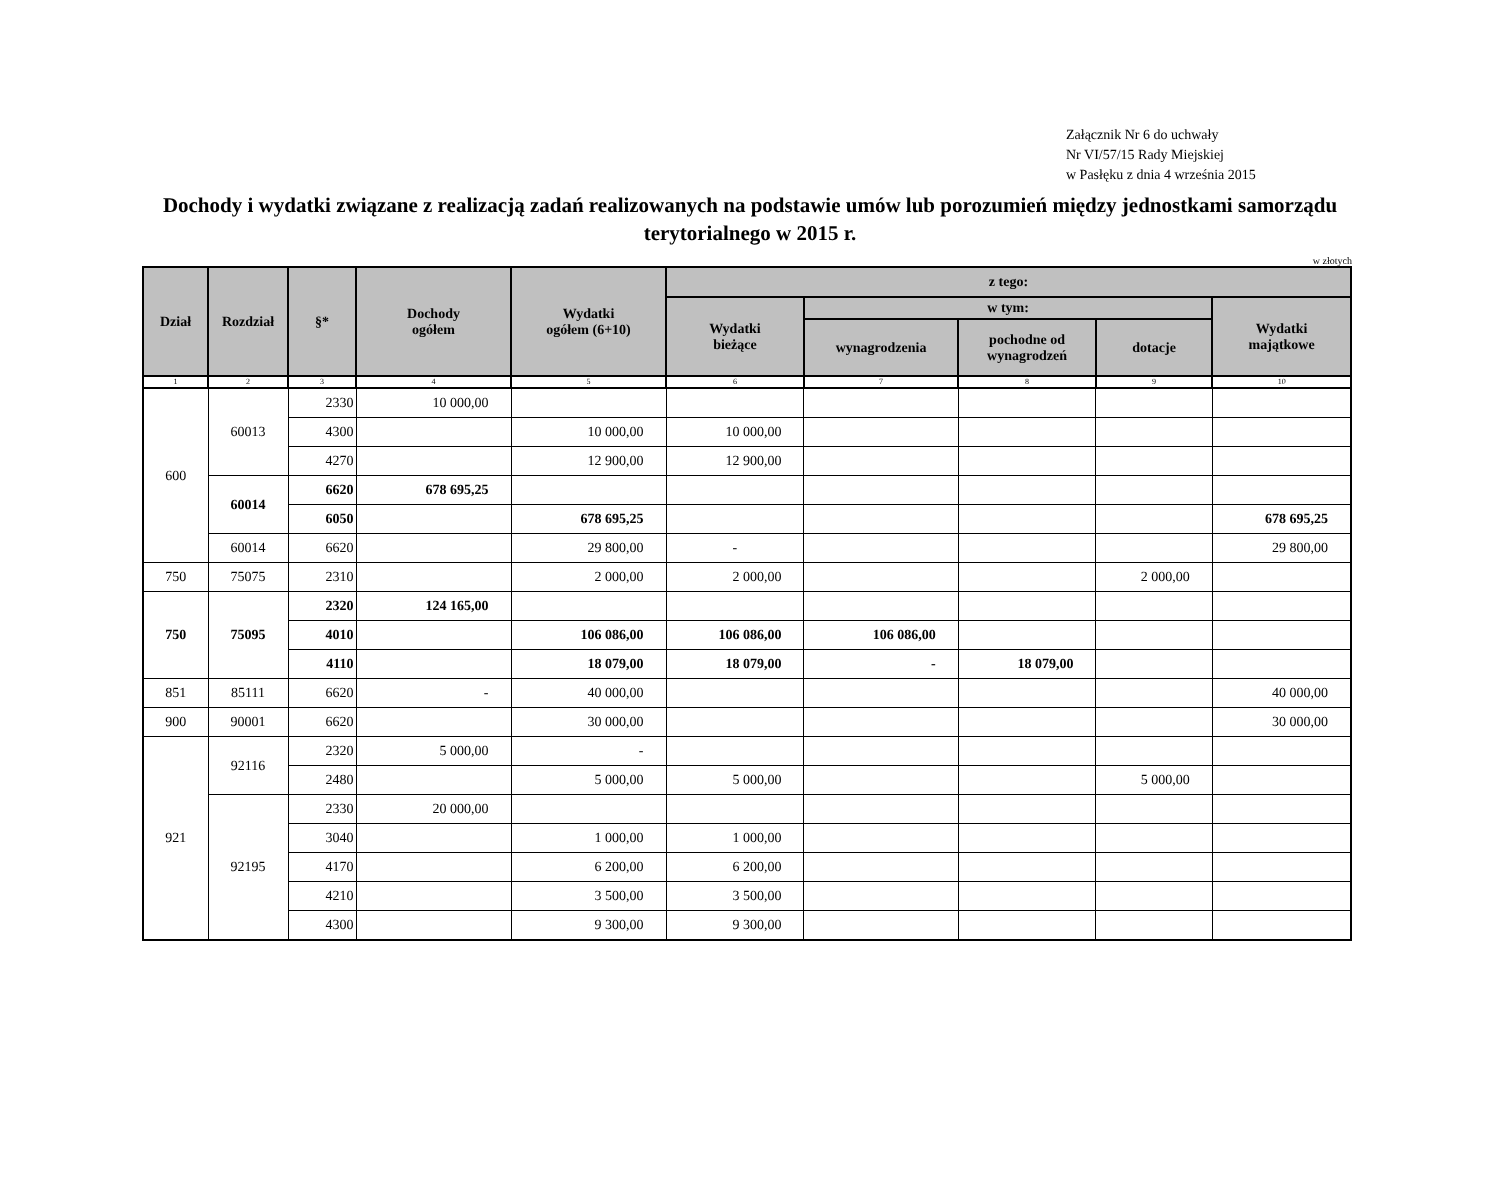Załącznik Nr 6 do uchwały
Nr VI/57/15 Rady Miejskiej
w Pasłęku z dnia 4 września 2015
Dochody i wydatki związane z realizacją zadań realizowanych na podstawie umów lub porozumień między jednostkami samorządu terytorialnego w 2015 r.
w złotych
| Dział | Rozdział | §* | Dochody ogółem | Wydatki ogółem (6+10) | z tego: | | | | |
| --- | --- | --- | --- | --- | --- | --- | --- | --- | --- |
| | | | | | Wydatki bieżące | w tym: | | | Wydatki majątkowe |
| | | | | | | wynagrodzenia | pochodne od wynagrodzeń | dotacje | |
| 1 | 2 | 3 | 4 | 5 | 6 | 7 | 8 | 9 | 10 |
| 600 | 60013 | 2330 | 10 000,00 | | | | | | |
| | | 4300 | | 10 000,00 | 10 000,00 | | | | |
| | | 4270 | | 12 900,00 | 12 900,00 | | | | |
| | 60014 | 6620 | 678 695,25 | | | | | | |
| | | 6050 | | 678 695,25 | | | | | 678 695,25 |
| | 60014 | 6620 | | 29 800,00 | - | | | | 29 800,00 |
| 750 | 75075 | 2310 | | 2 000,00 | 2 000,00 | | | 2 000,00 | |
| 750 | 75095 | 2320 | 124 165,00 | | | | | | |
| | | 4010 | | 106 086,00 | 106 086,00 | 106 086,00 | | | |
| | | 4110 | | 18 079,00 | 18 079,00 | - | 18 079,00 | | |
| 851 | 85111 | 6620 | - | 40 000,00 | | | | | 40 000,00 |
| 900 | 90001 | 6620 | | 30 000,00 | | | | | 30 000,00 |
| 921 | 92116 | 2320 | 5 000,00 | - | | | | | |
| | | 2480 | | 5 000,00 | 5 000,00 | | | 5 000,00 | |
| | 92195 | 2330 | 20 000,00 | | | | | | |
| | | 3040 | | 1 000,00 | 1 000,00 | | | | |
| | | 4170 | | 6 200,00 | 6 200,00 | | | | |
| | | 4210 | | 3 500,00 | 3 500,00 | | | | |
| | | 4300 | | 9 300,00 | 9 300,00 | | | | |